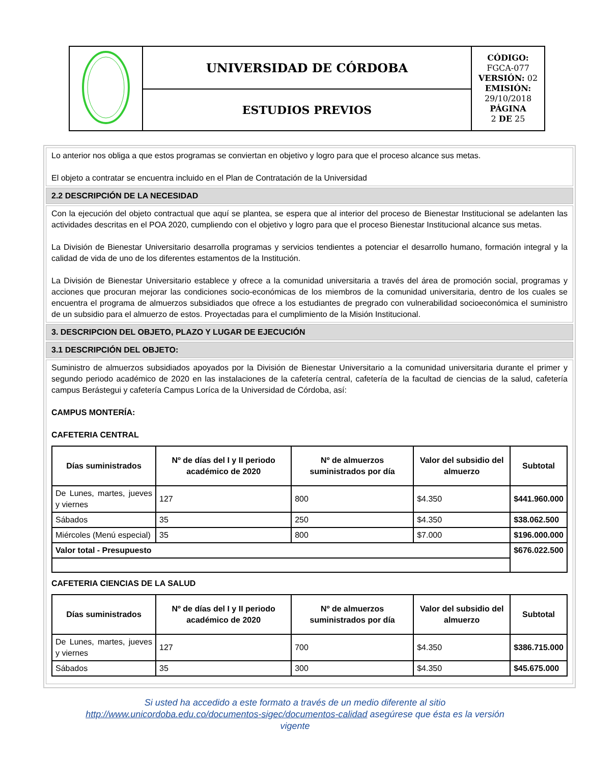| | UNIVERSIDAD DE CÓRDOBA | CÓDIGO: FGCA-077 VERSIÓN: 02 EMISIÓN: 29/10/2018 PÁGINA 2 DE 25 |
| | ESTUDIOS PREVIOS | |
Lo anterior nos obliga a que estos programas se conviertan en objetivo y logro para que el proceso alcance sus metas.
El objeto a contratar se encuentra incluido en el Plan de Contratación de la Universidad
2.2 DESCRIPCIÓN DE LA NECESIDAD
Con la ejecución del objeto contractual que aquí se plantea, se espera que al interior del proceso de Bienestar Institucional se adelanten las actividades descritas en el POA 2020, cumpliendo con el objetivo y logro para que el proceso Bienestar Institucional alcance sus metas.
La División de Bienestar Universitario desarrolla programas y servicios tendientes a potenciar el desarrollo humano, formación integral y la calidad de vida de uno de los diferentes estamentos de la Institución.
La División de Bienestar Universitario establece y ofrece a la comunidad universitaria a través del área de promoción social, programas y acciones que procuran mejorar las condiciones socio-económicas de los miembros de la comunidad universitaria, dentro de los cuales se encuentra el programa de almuerzos subsidiados que ofrece a los estudiantes de pregrado con vulnerabilidad socioeconómica el suministro de un subsidio para el almuerzo de estos. Proyectadas para el cumplimiento de la Misión Institucional.
3. DESCRIPCION DEL OBJETO, PLAZO Y LUGAR DE EJECUCIÓN
3.1 DESCRIPCIÓN DEL OBJETO:
Suministro de almuerzos subsidiados apoyados por la División de Bienestar Universitario a la comunidad universitaria durante el primer y segundo periodo académico de 2020 en las instalaciones de la cafetería central, cafetería de la facultad de ciencias de la salud, cafetería campus Berástegui y cafetería Campus Loríca de la Universidad de Córdoba, así:
CAMPUS MONTERÍA:
CAFETERIA CENTRAL
| Días suministrados | Nº de días del I y II periodo académico de 2020 | Nº de almuerzos suministrados por día | Valor del subsidio del almuerzo | Subtotal |
| --- | --- | --- | --- | --- |
| De Lunes, martes, jueves y viernes | 127 | 800 | $4.350 | $441.960.000 |
| Sábados | 35 | 250 | $4.350 | $38.062.500 |
| Miércoles (Menú especial) | 35 | 800 | $7.000 | $196.000.000 |
| Valor total - Presupuesto | | | | $676.022.500 |
CAFETERIA CIENCIAS DE LA SALUD
| Días suministrados | Nº de días del I y II periodo académico de 2020 | Nº de almuerzos suministrados por día | Valor del subsidio del almuerzo | Subtotal |
| --- | --- | --- | --- | --- |
| De Lunes, martes, jueves y viernes | 127 | 700 | $4.350 | $386.715.000 |
| Sábados | 35 | 300 | $4.350 | $45.675.000 |
Si usted ha accedido a este formato a través de un medio diferente al sitio
http://www.unicordoba.edu.co/documentos-sigec/documentos-calidad asegúrese que ésta es la versión
vigente